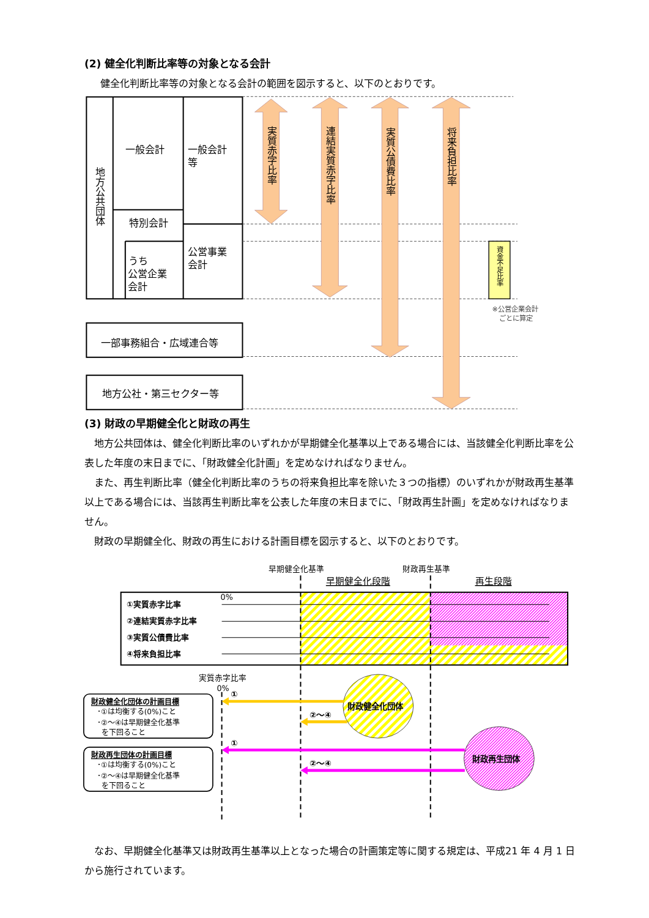(2) 健全化判断比率等の対象となる会計
健全化判断比率等の対象となる会計の範囲を図示すると、以下のとおりです。
地方公共団体
一般会計
一般会計
等
特別会計
うち
公営企業
会計
公営事業
会計
一部事務組合・広域連合等
地方公社・第三セクター等
実質赤字比率
連結実質赤字比率
実質公債費比率
将来負担比率
資金不足比率
※公営企業会計
ごとに算定
(3) 財政の早期健全化と財政の再生
地方公共団体は、健全化判断比率のいずれかが早期健全化基準以上である場合には、当該健全化判断比率を公表した年度の末日までに、「財政健全化計画」を定めなければなりません。
また、再生判断比率（健全化判断比率のうちの将来負担比率を除いた３つの指標）のいずれかが財政再生基準以上である場合には、当該再生判断比率を公表した年度の末日までに、「財政再生計画」を定めなければなりません。
財政の早期健全化、財政の再生における計画目標を図示すると、以下のとおりです。
早期健全化基準
財政再生基準
早期健全化段階
再生段階
0%
①実質赤字比率
②連結実質赤字比率
③実質公債費比率
④将来負担比率
実質赤字比率
0%
①
②～④
①
②～④
財政健全化団体
財政再生団体
財政健全化団体の計画目標
･①は均衡する(0%)こと
･②～④は早期健全化基準
を下回ること
財政再生団体の計画目標
･①は均衡する(0%)こと
･②～④は早期健全化基準
を下回ること
なお、早期健全化基準又は財政再生基準以上となった場合の計画策定等に関する規定は、平成21 年 4 月 1 日から施行されています。